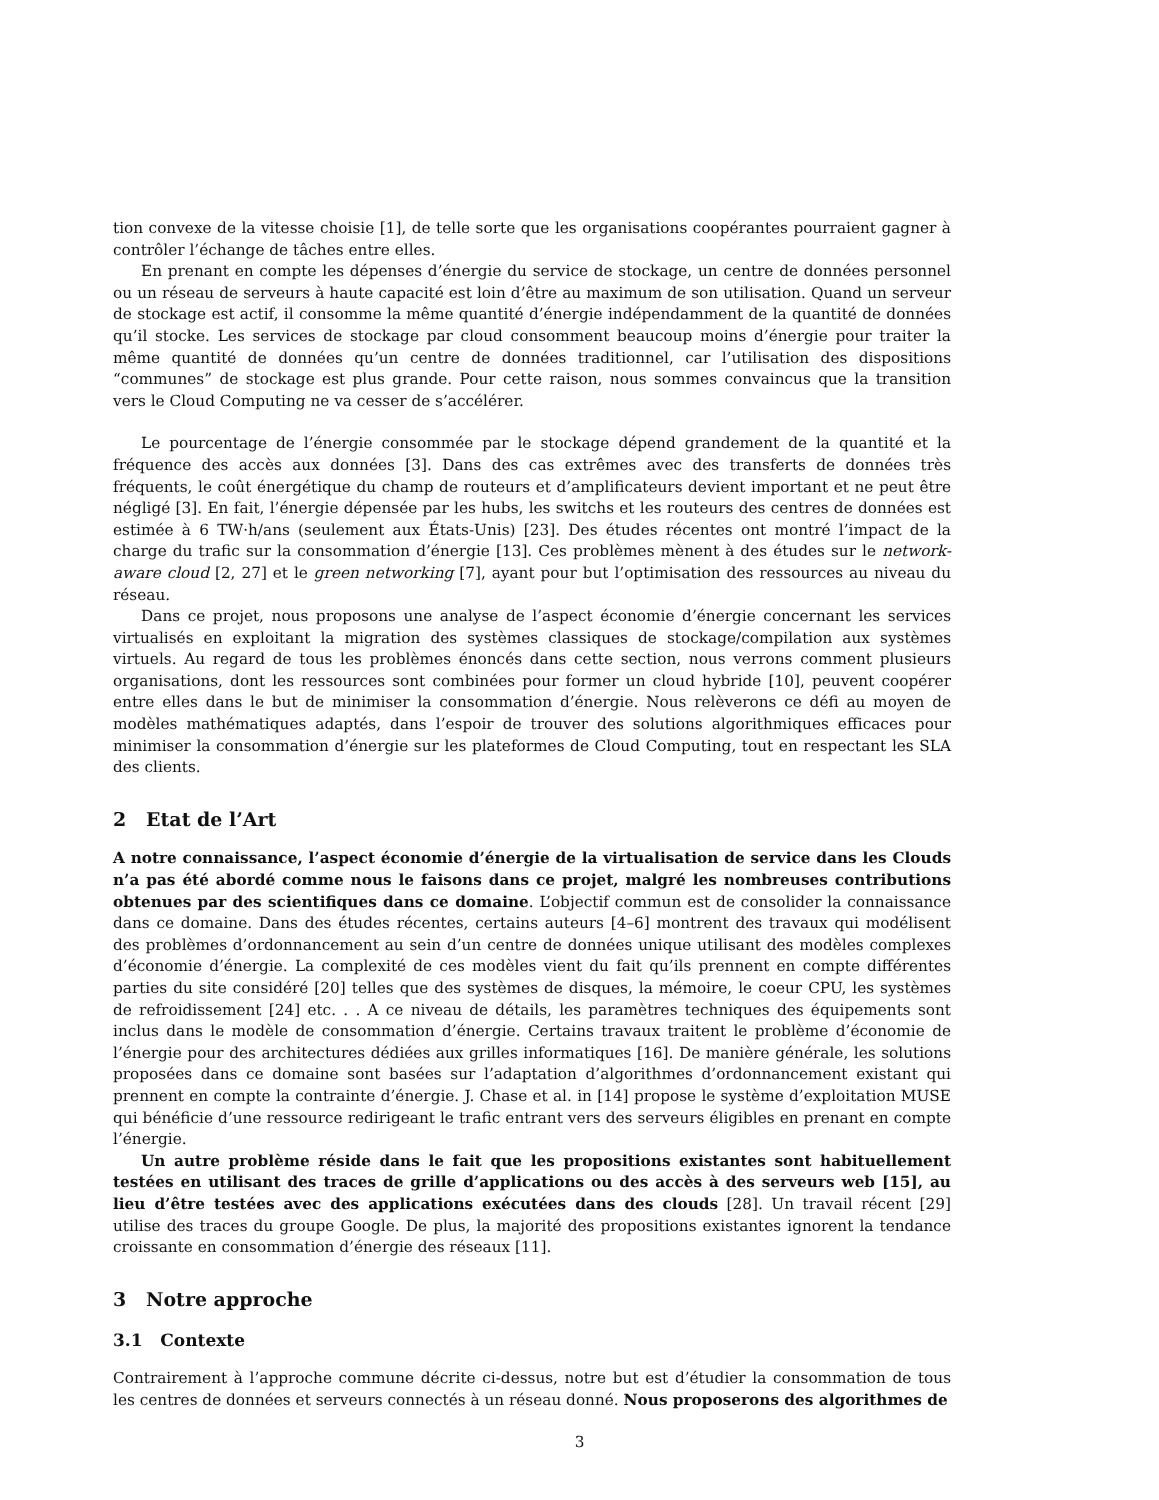tion convexe de la vitesse choisie [1], de telle sorte que les organisations coopérantes pourraient gagner à contrôler l’échange de tâches entre elles.
En prenant en compte les dépenses d’énergie du service de stockage, un centre de données personnel ou un réseau de serveurs à haute capacité est loin d’être au maximum de son utilisation. Quand un serveur de stockage est actif, il consomme la même quantité d’énergie indépendamment de la quantité de données qu’il stocke. Les services de stockage par cloud consomment beaucoup moins d’énergie pour traiter la même quantité de données qu’un centre de données traditionnel, car l’utilisation des dispositions “communes” de stockage est plus grande. Pour cette raison, nous sommes convaincus que la transition vers le Cloud Computing ne va cesser de s’accélérer.
Le pourcentage de l’énergie consommée par le stockage dépend grandement de la quantité et la fréquence des accès aux données [3]. Dans des cas extrêmes avec des transferts de données très fréquents, le coût énergétique du champ de routeurs et d’amplificateurs devient important et ne peut être négligé [3]. En fait, l’énergie dépensée par les hubs, les switchs et les routeurs des centres de données est estimée à 6 TW·h/ans (seulement aux États-Unis) [23]. Des études récentes ont montré l’impact de la charge du trafic sur la consommation d’énergie [13]. Ces problèmes mènent à des études sur le network-aware cloud [2, 27] et le green networking [7], ayant pour but l’optimisation des ressources au niveau du réseau.
Dans ce projet, nous proposons une analyse de l’aspect économie d’énergie concernant les services virtualisés en exploitant la migration des systèmes classiques de stockage/compilation aux systèmes virtuels. Au regard de tous les problèmes énoncés dans cette section, nous verrons comment plusieurs organisations, dont les ressources sont combinées pour former un cloud hybride [10], peuvent coopérer entre elles dans le but de minimiser la consommation d’énergie. Nous relèverons ce défi au moyen de modèles mathématiques adaptés, dans l’espoir de trouver des solutions algorithmiques efficaces pour minimiser la consommation d’énergie sur les plateformes de Cloud Computing, tout en respectant les SLA des clients.
2 Etat de l’Art
A notre connaissance, l’aspect économie d’énergie de la virtualisation de service dans les Clouds n’a pas été abordé comme nous le faisons dans ce projet, malgré les nombreuses contributions obtenues par des scientifiques dans ce domaine. L’objectif commun est de consolider la connaissance dans ce domaine. Dans des études récentes, certains auteurs [4–6] montrent des travaux qui modélisent des problèmes d’ordonnancement au sein d’un centre de données unique utilisant des modèles complexes d’économie d’énergie. La complexité de ces modèles vient du fait qu’ils prennent en compte différentes parties du site considéré [20] telles que des systèmes de disques, la mémoire, le coeur CPU, les systèmes de refroidissement [24] etc. . . A ce niveau de détails, les paramètres techniques des équipements sont inclus dans le modèle de consommation d’énergie. Certains travaux traitent le problème d’économie de l’énergie pour des architectures dédiées aux grilles informatiques [16]. De manière générale, les solutions proposées dans ce domaine sont basées sur l’adaptation d’algorithmes d’ordonnancement existant qui prennent en compte la contrainte d’énergie. J. Chase et al. in [14] propose le système d’exploitation MUSE qui bénéficie d’une ressource redirigeant le trafic entrant vers des serveurs éligibles en prenant en compte l’énergie.
Un autre problème réside dans le fait que les propositions existantes sont habituellement testées en utilisant des traces de grille d’applications ou des accès à des serveurs web [15], au lieu d’être testées avec des applications exécutées dans des clouds [28]. Un travail récent [29] utilise des traces du groupe Google. De plus, la majorité des propositions existantes ignorent la tendance croissante en consommation d’énergie des réseaux [11].
3 Notre approche
3.1 Contexte
Contrairement à l’approche commune décrite ci-dessus, notre but est d’étudier la consommation de tous les centres de données et serveurs connectés à un réseau donné. Nous proposerons des algorithmes de
3